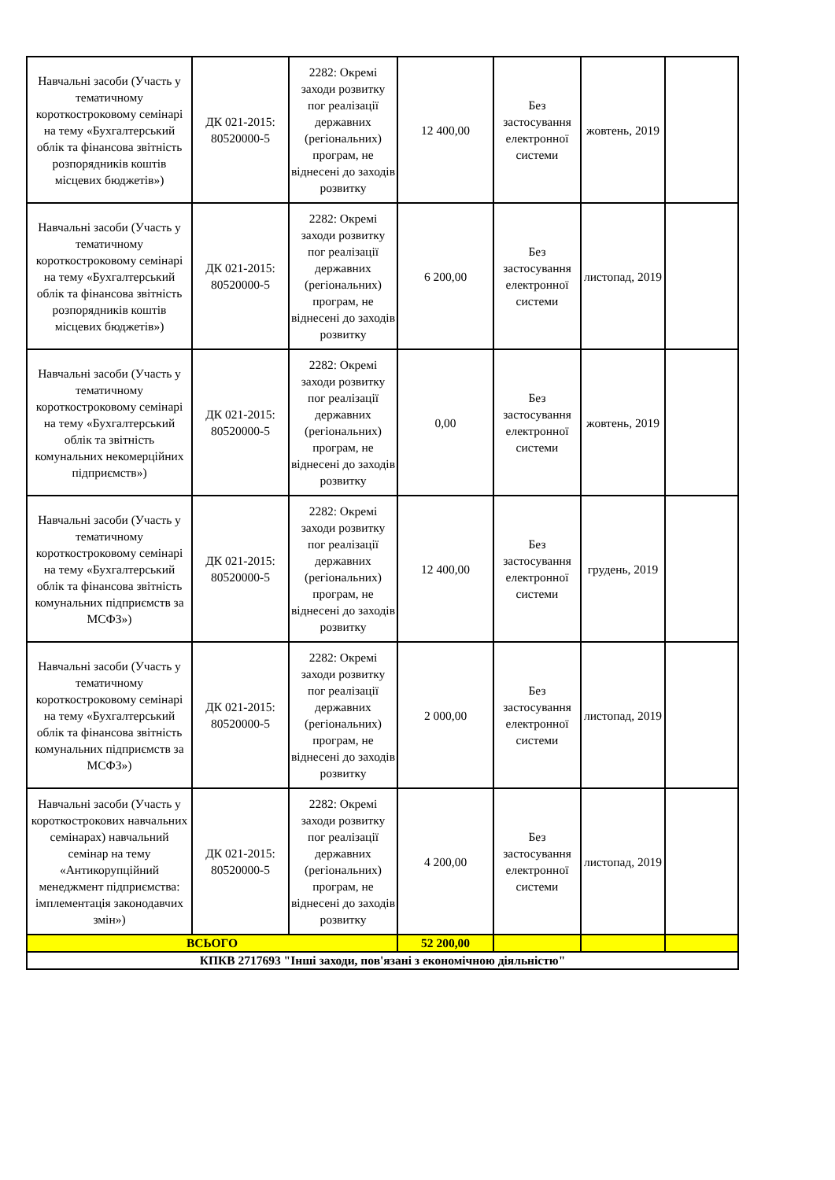| Навчальні засоби (Участь у тематичному короткостроковому семінарі на тему «Бухгалтерський облік та фінансова звітність розпорядників коштів місцевих бюджетів») | ДК 021-2015: 80520000-5 | 2282: Окремі заходи розвитку пог реалізації державних (регіональних) програм, не віднесені до заходів розвитку | 12 400,00 | Без застосування електронної системи | жовтень, 2019 | |
| Навчальні засоби (Участь у тематичному короткостроковому семінарі на тему «Бухгалтерський облік та фінансова звітність розпорядників коштів місцевих бюджетів») | ДК 021-2015: 80520000-5 | 2282: Окремі заходи розвитку пог реалізації державних (регіональних) програм, не віднесені до заходів розвитку | 6 200,00 | Без застосування електронної системи | листопад, 2019 | |
| Навчальні засоби (Участь у тематичному короткостроковому семінарі на тему «Бухгалтерський облік та звітність комунальних некомерційних підприємств») | ДК 021-2015: 80520000-5 | 2282: Окремі заходи розвитку пог реалізації державних (регіональних) програм, не віднесені до заходів розвитку | 0,00 | Без застосування електронної системи | жовтень, 2019 | |
| Навчальні засоби (Участь у тематичному короткостроковому семінарі на тему «Бухгалтерський облік та фінансова звітність комунальних підприємств за МСФЗ») | ДК 021-2015: 80520000-5 | 2282: Окремі заходи розвитку пог реалізації державних (регіональних) програм, не віднесені до заходів розвитку | 12 400,00 | Без застосування електронної системи | грудень, 2019 | |
| Навчальні засоби (Участь у тематичному короткостроковому семінарі на тему «Бухгалтерський облік та фінансова звітність комунальних підприємств за МСФЗ») | ДК 021-2015: 80520000-5 | 2282: Окремі заходи розвитку пог реалізації державних (регіональних) програм, не віднесені до заходів розвитку | 2 000,00 | Без застосування електронної системи | листопад, 2019 | |
| Навчальні засоби (Участь у короткострокових навчальних семінарах) навчальний семінар на тему «Антикорупційний менеджмент підприємства: імплементація законодавчих змін») | ДК 021-2015: 80520000-5 | 2282: Окремі заходи розвитку пог реалізації державних (регіональних) програм, не віднесені до заходів розвитку | 4 200,00 | Без застосування електронної системи | листопад, 2019 | |
| ВСЬОГО | | | 52 200,00 | | | |
| КПКВ 2717693 "Інші заходи, пов'язані з економічною діяльністю" | | | | | | |